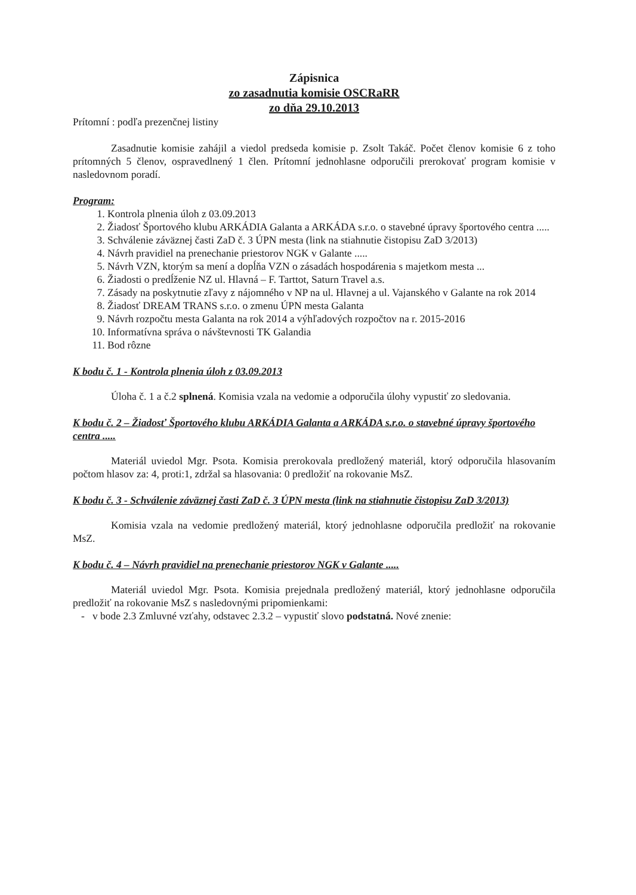Zápisnica
zo zasadnutia komisie OSCRaRR
zo dňa 29.10.2013
Prítomní : podľa prezenčnej listiny
Zasadnutie komisie zahájil a viedol predseda komisie p. Zsolt Takáč. Počet členov komisie 6 z toho prítomných 5 členov, ospravedlnený 1 člen. Prítomní jednohlasne odporučili prerokovať program komisie v nasledovnom poradí.
Program:
1. Kontrola plnenia úloh z 03.09.2013
2. Žiadosť Športového klubu ARKÁDIA Galanta a ARKÁDA s.r.o. o stavebné úpravy športového centra .....
3. Schválenie záväznej časti ZaD č. 3 ÚPN mesta (link na stiahnutie čistopisu ZaD 3/2013)
4. Návrh pravidiel na prenechanie priestorov NGK v Galante .....
5. Návrh VZN, ktorým sa mení a dopĺňa VZN o zásadách hospodárenia s majetkom mesta ...
6. Žiadosti o predĺženie NZ ul. Hlavná – F. Tarttot, Saturn Travel a.s.
7. Zásady na poskytnutie zľavy z nájomného v NP na ul. Hlavnej a ul. Vajanského v Galante na rok 2014
8. Žiadosť DREAM TRANS s.r.o. o zmenu ÚPN mesta Galanta
9. Návrh rozpočtu mesta Galanta na rok 2014 a výhľadových rozpočtov na r. 2015-2016
10. Informatívna správa o návštevnosti TK Galandia
11. Bod rôzne
K bodu č. 1 - Kontrola plnenia úloh z 03.09.2013
Úloha č. 1 a č.2 splnená. Komisia vzala na vedomie a odporučila úlohy vypustiť zo sledovania.
K bodu č. 2 – Žiadosť Športového klubu ARKÁDIA Galanta a ARKÁDA s.r.o. o stavebné úpravy športového centra .....
Materiál uviedol Mgr. Psota. Komisia prerokovala predložený materiál, ktorý odporučila hlasovaním počtom hlasov za: 4, proti:1, zdržal sa hlasovania: 0 predložiť na rokovanie MsZ.
K bodu č. 3 - Schválenie záväznej časti ZaD č. 3 ÚPN mesta (link na stiahnutie čistopisu ZaD 3/2013)
Komisia vzala na vedomie predložený materiál, ktorý jednohlasne odporučila predložiť na rokovanie MsZ.
K bodu č. 4 – Návrh pravidiel na prenechanie priestorov NGK v Galante .....
Materiál uviedol Mgr. Psota. Komisia prejednala predložený materiál, ktorý jednohlasne odporučila predložiť na rokovanie MsZ s nasledovnými pripomienkami:
- v bode 2.3 Zmluvné vzťahy, odstavec 2.3.2 – vypustiť slovo podstatná. Nové znenie: